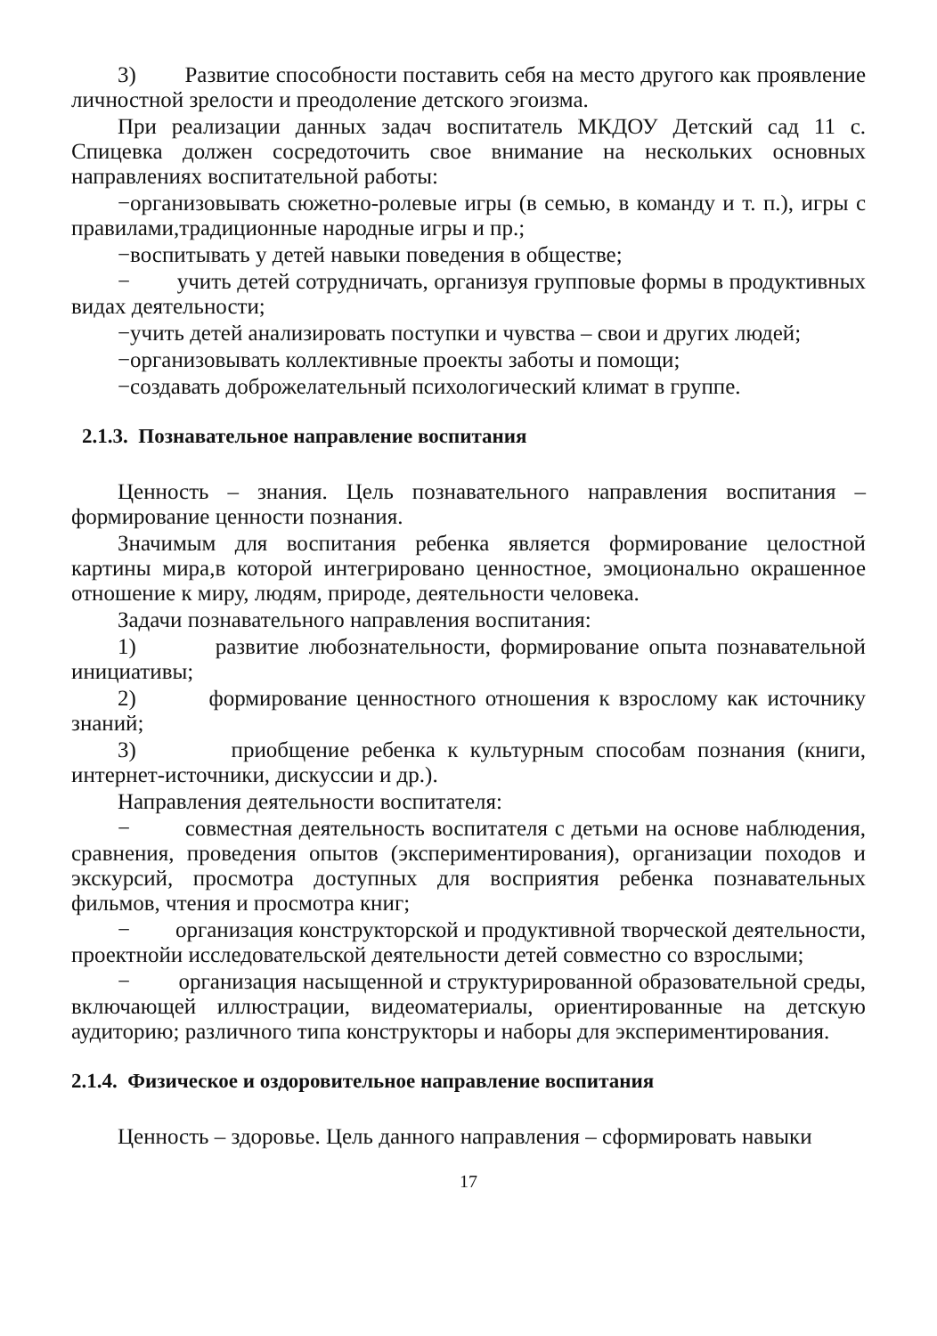3) Развитие способности поставить себя на место другого как проявление личностной зрелости и преодоление детского эгоизма.
При реализации данных задач воспитатель МКДОУ Детский сад 11 с. Спицевка должен сосредоточить свое внимание на нескольких основных направлениях воспитательной работы:
−организовывать сюжетно-ролевые игры (в семью, в команду и т. п.), игры с правилами,традиционные народные игры и пр.;
−воспитывать у детей навыки поведения в обществе;
− учить детей сотрудничать, организуя групповые формы в продуктивных видах деятельности;
−учить детей анализировать поступки и чувства – свои и других людей;
−организовывать коллективные проекты заботы и помощи;
−создавать доброжелательный психологический климат в группе.
2.1.3. Познавательное направление воспитания
Ценность – знания. Цель познавательного направления воспитания – формирование ценности познания.
Значимым для воспитания ребенка является формирование целостной картины мира,в которой интегрировано ценностное, эмоционально окрашенное отношение к миру, людям, природе, деятельности человека.
Задачи познавательного направления воспитания:
1) развитие любознательности, формирование опыта познавательной инициативы;
2) формирование ценностного отношения к взрослому как источнику знаний;
3) приобщение ребенка к культурным способам познания (книги, интернет-источники, дискуссии и др.).
Направления деятельности воспитателя:
− совместная деятельность воспитателя с детьми на основе наблюдения, сравнения, проведения опытов (экспериментирования), организации походов и экскурсий, просмотра доступных для восприятия ребенка познавательных фильмов, чтения и просмотра книг;
− организация конструкторской и продуктивной творческой деятельности, проектнойи исследовательской деятельности детей совместно со взрослыми;
− организация насыщенной и структурированной образовательной среды, включающей иллюстрации, видеоматериалы, ориентированные на детскую аудиторию; различного типа конструкторы и наборы для экспериментирования.
2.1.4. Физическое и оздоровительное направление воспитания
Ценность – здоровье. Цель данного направления – сформировать навыки
17